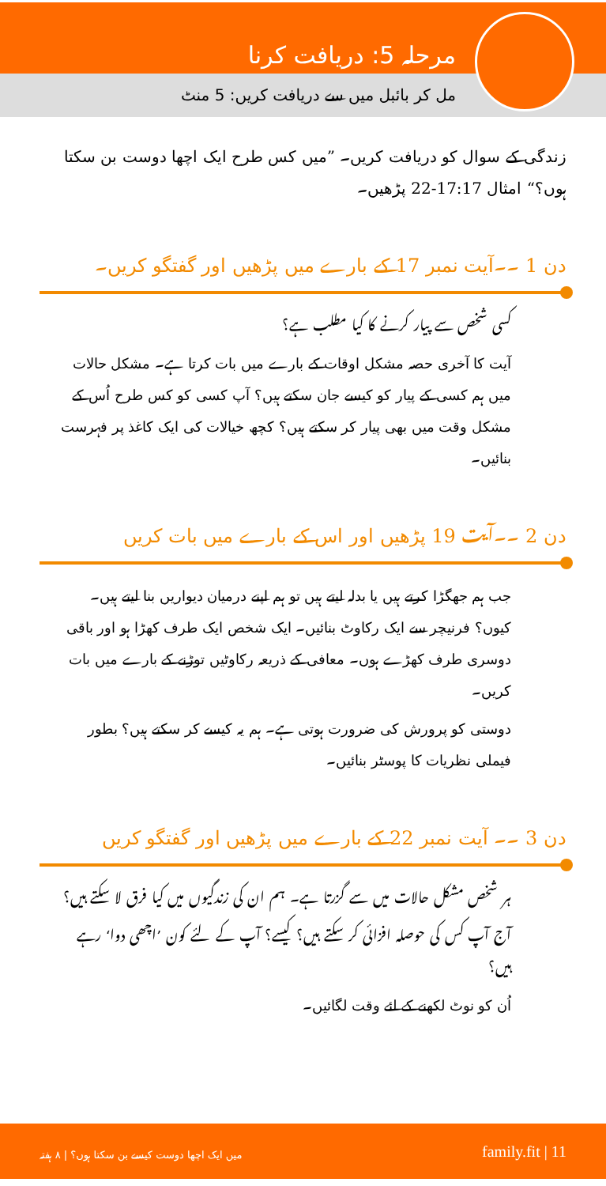مرحلہ 5: دریافت کرنا
مل کر بائبل میں سے دریافت کریں: 5 منٹ
زندگی کے سوال کو دریافت کریں۔ ”میں کس طرح ایک اچھا دوست بن سکتا ہوں؟“ امثال 17:17-22 پڑھیں۔
دن 1 ۔۔آیت نمبر 17 کے بارے میں پڑھیں اور گفتگو کریں۔
کسی شخص سے پیار کرنے کا کیا مطلب ہے؟
آیت کا آخری حصہ مشکل اوقات کے بارے میں بات کرتا ہے۔ مشکل حالات میں ہم کسی کے پیار کو کیسے جان سکتے ہیں؟ آپ کسی کو کس طرح اُس کے مشکل وقت میں بھی پیار کر سکتے ہیں؟ کچھ خیالات کی ایک کاغذ پر فہرست بنائیں۔
دن 2 ۔۔آیت 19 پڑھیں اور اس کے بارے میں بات کریں
جب ہم جھگڑا کرتے ہیں یا بدلہ لیتے ہیں تو ہم اپنے درمیان دیواریں بنا لیتے ہیں۔ کیوں؟ فرنیچر سے ایک رکاوٹ بنائیں۔ ایک شخص ایک طرف کھڑا ہو اور باقی دوسری طرف کھڑے ہوں۔ معافی کے ذریعہ رکاوٹیں توڑنے کے بارے میں بات کریں۔
دوستی کو پرورش کی ضرورت ہوتی ہے۔ ہم یہ کیسے کر سکتے ہیں؟ بطور فیملی نظریات کا پوسٹر بنائیں۔
دن 3 ۔۔ آیت نمبر 22 کے بارے میں پڑھیں اور گفتگو کریں
ہر شخص مشکل حالات میں سے گزرتا ہے۔ ہم ان کی زندگیوں میں کیا فرق لا سکتے ہیں؟
آج آپ کس کی حوصلہ افزائی کر سکتے ہیں؟ کیسے؟ آپ کے لئے کون ’اچھی دوا‘ رہے ہیں؟
اُن کو نوٹ لکھنے کے لئے وقت لگائیں۔
میں ایک اچھا دوست کیسے بن سکتا ہوں؟ | ۸ ہفتہ family.fit | 11